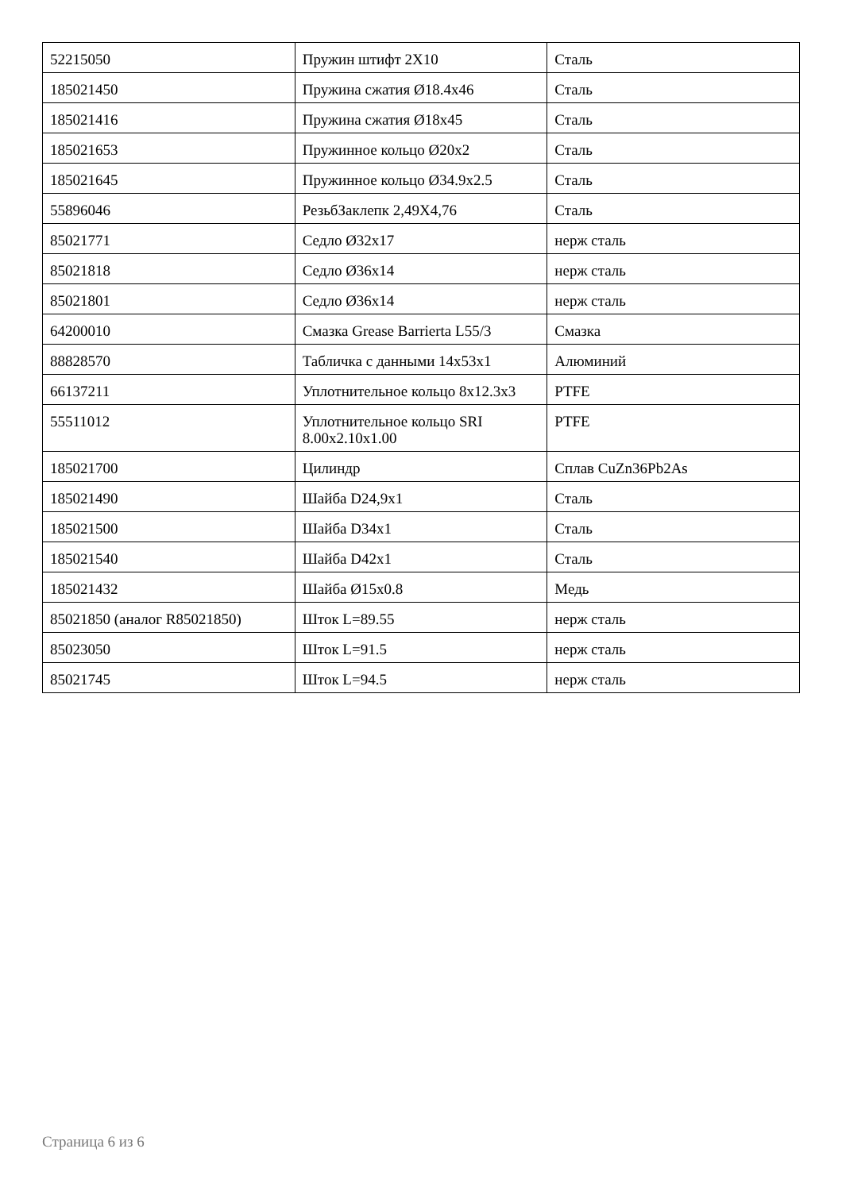| 52215050 | Пружин штифт 2X10 | Сталь |
| 185021450 | Пружина сжатия Ø18.4x46 | Сталь |
| 185021416 | Пружина сжатия Ø18x45 | Сталь |
| 185021653 | Пружинное кольцо Ø20x2 | Сталь |
| 185021645 | Пружинное кольцо Ø34.9x2.5 | Сталь |
| 55896046 | РезьбЗаклепк 2,49X4,76 | Сталь |
| 85021771 | Седло Ø32x17 | нерж сталь |
| 85021818 | Седло Ø36x14 | нерж сталь |
| 85021801 | Седло Ø36x14 | нерж сталь |
| 64200010 | Смазка Grease Barrierta L55/3 | Смазка |
| 88828570 | Табличка с данными 14x53x1 | Алюминий |
| 66137211 | Уплотнительное кольцо 8x12.3x3 | PTFE |
| 55511012 | Уплотнительное кольцо SRI 8.00x2.10x1.00 | PTFE |
| 185021700 | Цилиндр | Сплав CuZn36Pb2As |
| 185021490 | Шайба D24,9x1 | Сталь |
| 185021500 | Шайба D34x1 | Сталь |
| 185021540 | Шайба D42x1 | Сталь |
| 185021432 | Шайба Ø15x0.8 | Медь |
| 85021850 (аналог R85021850) | Шток L=89.55 | нерж сталь |
| 85023050 | Шток L=91.5 | нерж сталь |
| 85021745 | Шток L=94.5 | нерж сталь |
Страница 6 из 6